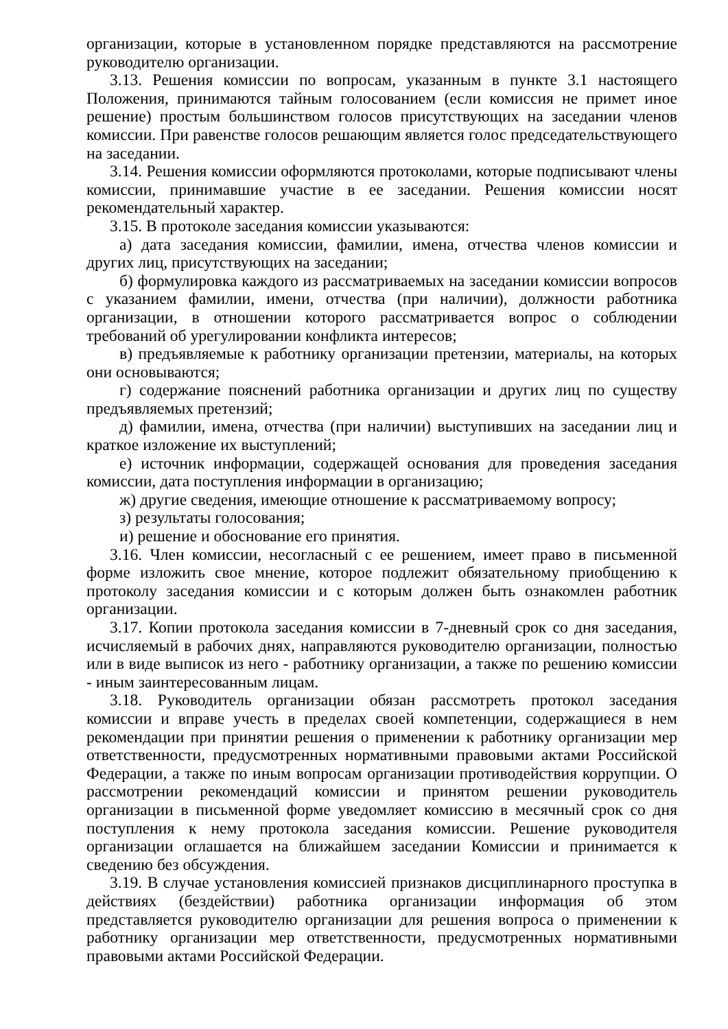организации, которые в установленном порядке представляются на рассмотрение руководителю организации.
3.13. Решения комиссии по вопросам, указанным в пункте 3.1 настоящего Положения, принимаются тайным голосованием (если комиссия не примет иное решение) простым большинством голосов присутствующих на заседании членов комиссии. При равенстве голосов решающим является голос председательствующего на заседании.
3.14. Решения комиссии оформляются протоколами, которые подписывают члены комиссии, принимавшие участие в ее заседании. Решения комиссии носят рекомендательный характер.
3.15. В протоколе заседания комиссии указываются:
а) дата заседания комиссии, фамилии, имена, отчества членов комиссии и других лиц, присутствующих на заседании;
б) формулировка каждого из рассматриваемых на заседании комиссии вопросов с указанием фамилии, имени, отчества (при наличии), должности работника организации, в отношении которого рассматривается вопрос о соблюдении требований об урегулировании конфликта интересов;
в) предъявляемые к работнику организации претензии, материалы, на которых они основываются;
г) содержание пояснений работника организации и других лиц по существу предъявляемых претензий;
д) фамилии, имена, отчества (при наличии) выступивших на заседании лиц и краткое изложение их выступлений;
е) источник информации, содержащей основания для проведения заседания комиссии, дата поступления информации в организацию;
ж) другие сведения, имеющие отношение к рассматриваемому вопросу;
з) результаты голосования;
и) решение и обоснование его принятия.
3.16. Член комиссии, несогласный с ее решением, имеет право в письменной форме изложить свое мнение, которое подлежит обязательному приобщению к протоколу заседания комиссии и с которым должен быть ознакомлен работник организации.
3.17. Копии протокола заседания комиссии в 7-дневный срок со дня заседания, исчисляемый в рабочих днях, направляются руководителю организации, полностью или в виде выписок из него - работнику организации, а также по решению комиссии - иным заинтересованным лицам.
3.18. Руководитель организации обязан рассмотреть протокол заседания комиссии и вправе учесть в пределах своей компетенции, содержащиеся в нем рекомендации при принятии решения о применении к работнику организации мер ответственности, предусмотренных нормативными правовыми актами Российской Федерации, а также по иным вопросам организации противодействия коррупции. О рассмотрении рекомендаций комиссии и принятом решении руководитель организации в письменной форме уведомляет комиссию в месячный срок со дня поступления к нему протокола заседания комиссии. Решение руководителя организации оглашается на ближайшем заседании Комиссии и принимается к сведению без обсуждения.
3.19. В случае установления комиссией признаков дисциплинарного проступка в действиях (бездействии) работника организации информация об этом представляется руководителю организации для решения вопроса о применении к работнику организации мер ответственности, предусмотренных нормативными правовыми актами Российской Федерации.